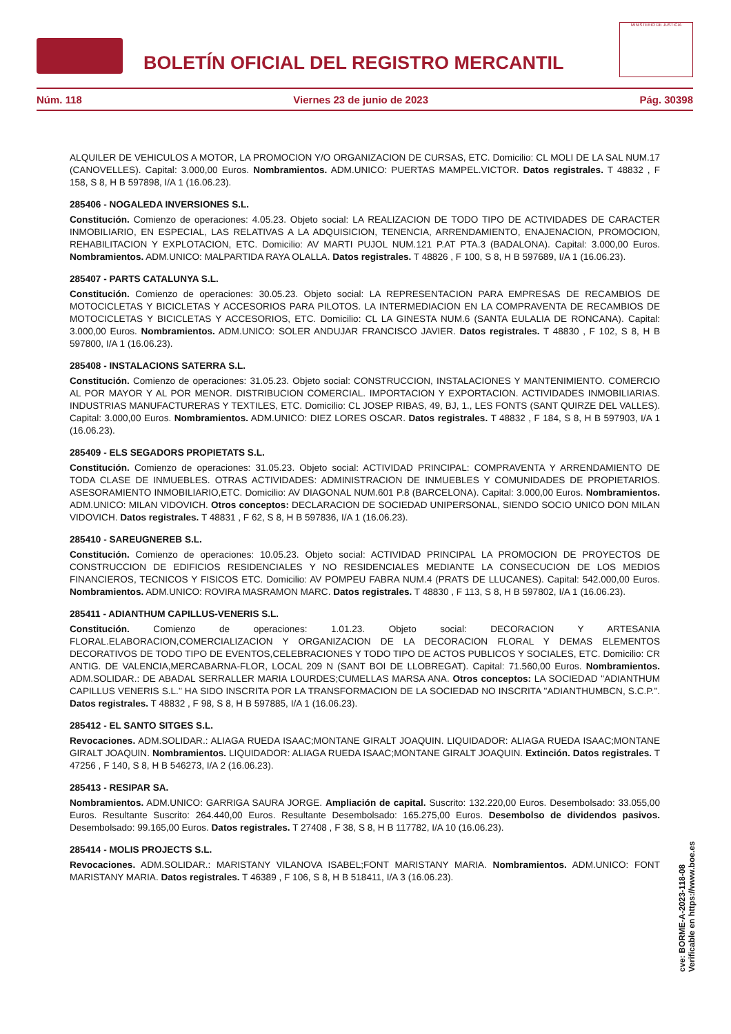BOLETÍN OFICIAL DEL REGISTRO MERCANTIL
MINISTERIO DE JUSTICIA
Núm. 118 Viernes 23 de junio de 2023 Pág. 30398
ALQUILER DE VEHICULOS A MOTOR, LA PROMOCION Y/O ORGANIZACION DE CURSAS, ETC. Domicilio: CL MOLI DE LA SAL NUM.17 (CANOVELLES). Capital: 3.000,00 Euros. Nombramientos. ADM.UNICO: PUERTAS MAMPEL.VICTOR. Datos registrales. T 48832 , F 158, S 8, H B 597898, I/A 1 (16.06.23).
285406 - NOGALEDA INVERSIONES S.L.
Constitución. Comienzo de operaciones: 4.05.23. Objeto social: LA REALIZACION DE TODO TIPO DE ACTIVIDADES DE CARACTER INMOBILIARIO, EN ESPECIAL, LAS RELATIVAS A LA ADQUISICION, TENENCIA, ARRENDAMIENTO, ENAJENACION, PROMOCION, REHABILITACION Y EXPLOTACION, ETC. Domicilio: AV MARTI PUJOL NUM.121 P.AT PTA.3 (BADALONA). Capital: 3.000,00 Euros. Nombramientos. ADM.UNICO: MALPARTIDA RAYA OLALLA. Datos registrales. T 48826 , F 100, S 8, H B 597689, I/A 1 (16.06.23).
285407 - PARTS CATALUNYA S.L.
Constitución. Comienzo de operaciones: 30.05.23. Objeto social: LA REPRESENTACION PARA EMPRESAS DE RECAMBIOS DE MOTOCICLETAS Y BICICLETAS Y ACCESORIOS PARA PILOTOS. LA INTERMEDIACION EN LA COMPRAVENTA DE RECAMBIOS DE MOTOCICLETAS Y BICICLETAS Y ACCESORIOS, ETC. Domicilio: CL LA GINESTA NUM.6 (SANTA EULALIA DE RONCANA). Capital: 3.000,00 Euros. Nombramientos. ADM.UNICO: SOLER ANDUJAR FRANCISCO JAVIER. Datos registrales. T 48830 , F 102, S 8, H B 597800, I/A 1 (16.06.23).
285408 - INSTALACIONS SATERRA S.L.
Constitución. Comienzo de operaciones: 31.05.23. Objeto social: CONSTRUCCION, INSTALACIONES Y MANTENIMIENTO. COMERCIO AL POR MAYOR Y AL POR MENOR. DISTRIBUCION COMERCIAL. IMPORTACION Y EXPORTACION. ACTIVIDADES INMOBILIARIAS. INDUSTRIAS MANUFACTURERAS Y TEXTILES, ETC. Domicilio: CL JOSEP RIBAS, 49, BJ, 1., LES FONTS (SANT QUIRZE DEL VALLES). Capital: 3.000,00 Euros. Nombramientos. ADM.UNICO: DIEZ LORES OSCAR. Datos registrales. T 48832 , F 184, S 8, H B 597903, I/A 1 (16.06.23).
285409 - ELS SEGADORS PROPIETATS S.L.
Constitución. Comienzo de operaciones: 31.05.23. Objeto social: ACTIVIDAD PRINCIPAL: COMPRAVENTA Y ARRENDAMIENTO DE TODA CLASE DE INMUEBLES. OTRAS ACTIVIDADES: ADMINISTRACION DE INMUEBLES Y COMUNIDADES DE PROPIETARIOS. ASESORAMIENTO INMOBILIARIO,ETC. Domicilio: AV DIAGONAL NUM.601 P.8 (BARCELONA). Capital: 3.000,00 Euros. Nombramientos. ADM.UNICO: MILAN VIDOVICH. Otros conceptos: DECLARACION DE SOCIEDAD UNIPERSONAL, SIENDO SOCIO UNICO DON MILAN VIDOVICH. Datos registrales. T 48831 , F 62, S 8, H B 597836, I/A 1 (16.06.23).
285410 - SAREUGNEREB S.L.
Constitución. Comienzo de operaciones: 10.05.23. Objeto social: ACTIVIDAD PRINCIPAL LA PROMOCION DE PROYECTOS DE CONSTRUCCION DE EDIFICIOS RESIDENCIALES Y NO RESIDENCIALES MEDIANTE LA CONSECUCION DE LOS MEDIOS FINANCIEROS, TECNICOS Y FISICOS ETC. Domicilio: AV POMPEU FABRA NUM.4 (PRATS DE LLUCANES). Capital: 542.000,00 Euros. Nombramientos. ADM.UNICO: ROVIRA MASRAMON MARC. Datos registrales. T 48830 , F 113, S 8, H B 597802, I/A 1 (16.06.23).
285411 - ADIANTHUM CAPILLUS-VENERIS S.L.
Constitución. Comienzo de operaciones: 1.01.23. Objeto social: DECORACION Y ARTESANIA FLORAL.ELABORACION,COMERCIALIZACION Y ORGANIZACION DE LA DECORACION FLORAL Y DEMAS ELEMENTOS DECORATIVOS DE TODO TIPO DE EVENTOS,CELEBRACIONES Y TODO TIPO DE ACTOS PUBLICOS Y SOCIALES, ETC. Domicilio: CR ANTIG. DE VALENCIA,MERCABARNA-FLOR, LOCAL 209 N (SANT BOI DE LLOBREGAT). Capital: 71.560,00 Euros. Nombramientos. ADM.SOLIDAR.: DE ABADAL SERRALLER MARIA LOURDES;CUMELLAS MARSA ANA. Otros conceptos: LA SOCIEDAD "ADIANTHUM CAPILLUS VENERIS S.L." HA SIDO INSCRITA POR LA TRANSFORMACION DE LA SOCIEDAD NO INSCRITA "ADIANTHUMBCN, S.C.P.". Datos registrales. T 48832 , F 98, S 8, H B 597885, I/A 1 (16.06.23).
285412 - EL SANTO SITGES S.L.
Revocaciones. ADM.SOLIDAR.: ALIAGA RUEDA ISAAC;MONTANE GIRALT JOAQUIN. LIQUIDADOR: ALIAGA RUEDA ISAAC;MONTANE GIRALT JOAQUIN. Nombramientos. LIQUIDADOR: ALIAGA RUEDA ISAAC;MONTANE GIRALT JOAQUIN. Extinción. Datos registrales. T 47256 , F 140, S 8, H B 546273, I/A 2 (16.06.23).
285413 - RESIPAR SA.
Nombramientos. ADM.UNICO: GARRIGA SAURA JORGE. Ampliación de capital. Suscrito: 132.220,00 Euros. Desembolsado: 33.055,00 Euros. Resultante Suscrito: 264.440,00 Euros. Resultante Desembolsado: 165.275,00 Euros. Desembolso de dividendos pasivos. Desembolsado: 99.165,00 Euros. Datos registrales. T 27408 , F 38, S 8, H B 117782, I/A 10 (16.06.23).
285414 - MOLIS PROJECTS S.L.
Revocaciones. ADM.SOLIDAR.: MARISTANY VILANOVA ISABEL;FONT MARISTANY MARIA. Nombramientos. ADM.UNICO: FONT MARISTANY MARIA. Datos registrales. T 46389 , F 106, S 8, H B 518411, I/A 3 (16.06.23).
cve: BORME-A-2023-118-08
Verificable en https://www.boe.es